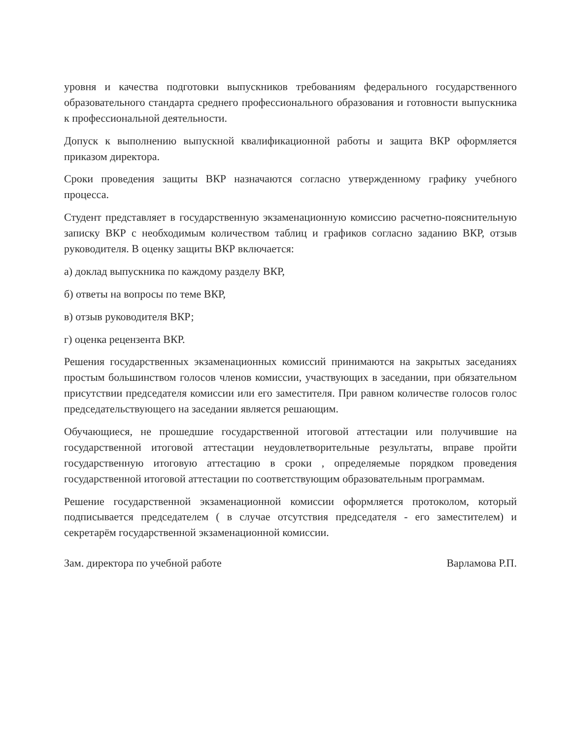уровня и качества подготовки выпускников требованиям федерального государственного образовательного стандарта среднего профессионального образования и готовности выпускника к профессиональной деятельности.
Допуск к выполнению выпускной квалификационной работы и защита ВКР оформляется приказом директора.
Сроки проведения защиты ВКР назначаются согласно утвержденному графику учебного процесса.
Студент представляет в государственную экзаменационную комиссию расчетно-пояснительную записку ВКР с необходимым количеством таблиц и графиков согласно заданию ВКР, отзыв руководителя. В оценку защиты ВКР включается:
а) доклад выпускника по каждому разделу ВКР,
б) ответы на вопросы по теме ВКР,
в) отзыв руководителя ВКР;
г) оценка рецензента ВКР.
Решения государственных экзаменационных комиссий принимаются на закрытых заседаниях простым большинством голосов членов комиссии, участвующих в заседании, при обязательном присутствии председателя комиссии или его заместителя. При равном количестве голосов голос председательствующего на заседании является решающим.
Обучающиеся, не прошедшие государственной итоговой аттестации или получившие на государственной итоговой аттестации неудовлетворительные результаты, вправе пройти государственную итоговую аттестацию в сроки , определяемые порядком проведения государственной итоговой аттестации по соответствующим образовательным программам.
Решение государственной экзаменационной комиссии оформляется протоколом, который подписывается председателем ( в случае отсутствия председателя - его заместителем) и секретарём государственной экзаменационной комиссии.
Зам. директора по учебной работе ​ Варламова Р.П.